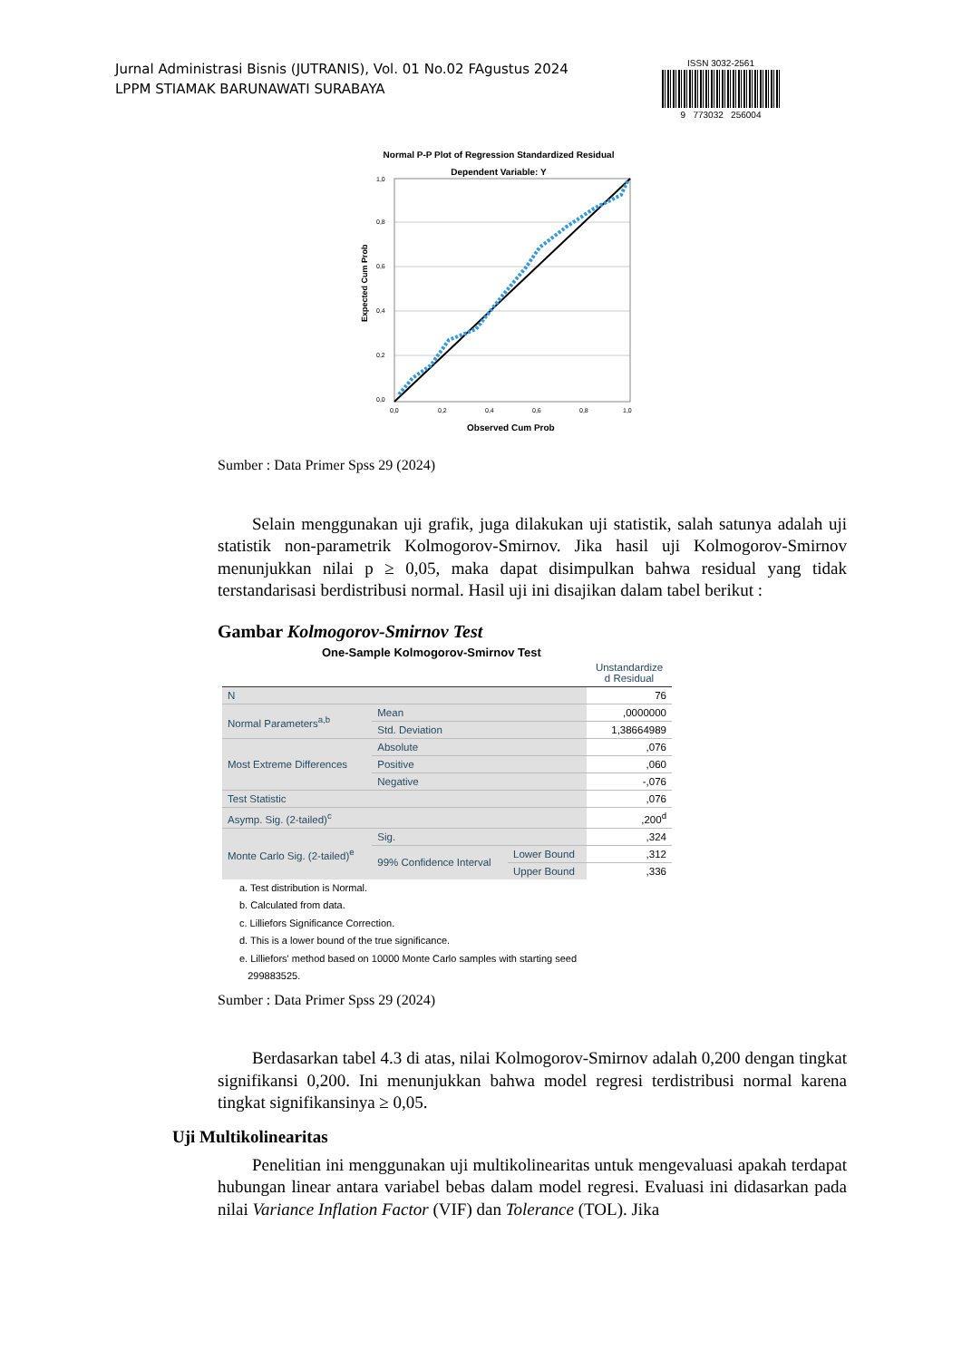Jurnal Administrasi Bisnis (JUTRANIS), Vol. 01 No.02 FAgustus 2024
LPPM STIAMAK BARUNAWATI SURABAYA
ISSN 3032-2561
9 773032 256004
Normal P-P Plot of Regression Standardized Residual
Dependent Variable: Y
Expected Cum Prob
1,0
0,8
0,6
0,4
0,2
0,0
0,0
0,2
0,4
0,6
0,8
1,0
Observed Cum Prob
Sumber : Data Primer Spss 29 (2024)
Selain menggunakan uji grafik, juga dilakukan uji statistik, salah satunya adalah uji statistik non-parametrik Kolmogorov-Smirnov. Jika hasil uji Kolmogorov-Smirnov menunjukkan nilai p ≥ 0,05, maka dapat disimpulkan bahwa residual yang tidak terstandarisasi berdistribusi normal. Hasil uji ini disajikan dalam tabel berikut :
Gambar Kolmogorov-Smirnov Test
One-Sample Kolmogorov-Smirnov Test
| | | | Unstandardize d Residual |
| --- | --- | --- | --- |
| N | | | 76 |
| Normal Parameters<sup>a,b</sup> | Mean | | ,0000000 |
| | Std. Deviation | | 1,38664989 |
| Most Extreme Differences | Absolute | | ,076 |
| | Positive | | ,060 |
| | Negative | | -,076 |
| Test Statistic | | | ,076 |
| Asymp. Sig. (2-tailed)<sup>c</sup> | | | ,200<sup>d</sup> |
| Monte Carlo Sig. (2-tailed)<sup>e</sup> | Sig. | | ,324 |
| | 99% Confidence Interval | Lower Bound | ,312 |
| | | Upper Bound | ,336 |
a. Test distribution is Normal.
b. Calculated from data.
c. Lilliefors Significance Correction.
d. This is a lower bound of the true significance.
e. Lilliefors' method based on 10000 Monte Carlo samples with starting seed
299883525.
Sumber : Data Primer Spss 29 (2024)
Berdasarkan tabel 4.3 di atas, nilai Kolmogorov-Smirnov adalah 0,200 dengan tingkat signifikansi 0,200. Ini menunjukkan bahwa model regresi terdistribusi normal karena tingkat signifikansinya ≥ 0,05.
Uji Multikolinearitas
Penelitian ini menggunakan uji multikolinearitas untuk mengevaluasi apakah terdapat hubungan linear antara variabel bebas dalam model regresi. Evaluasi ini didasarkan pada nilai Variance Inflation Factor (VIF) dan Tolerance (TOL). Jika